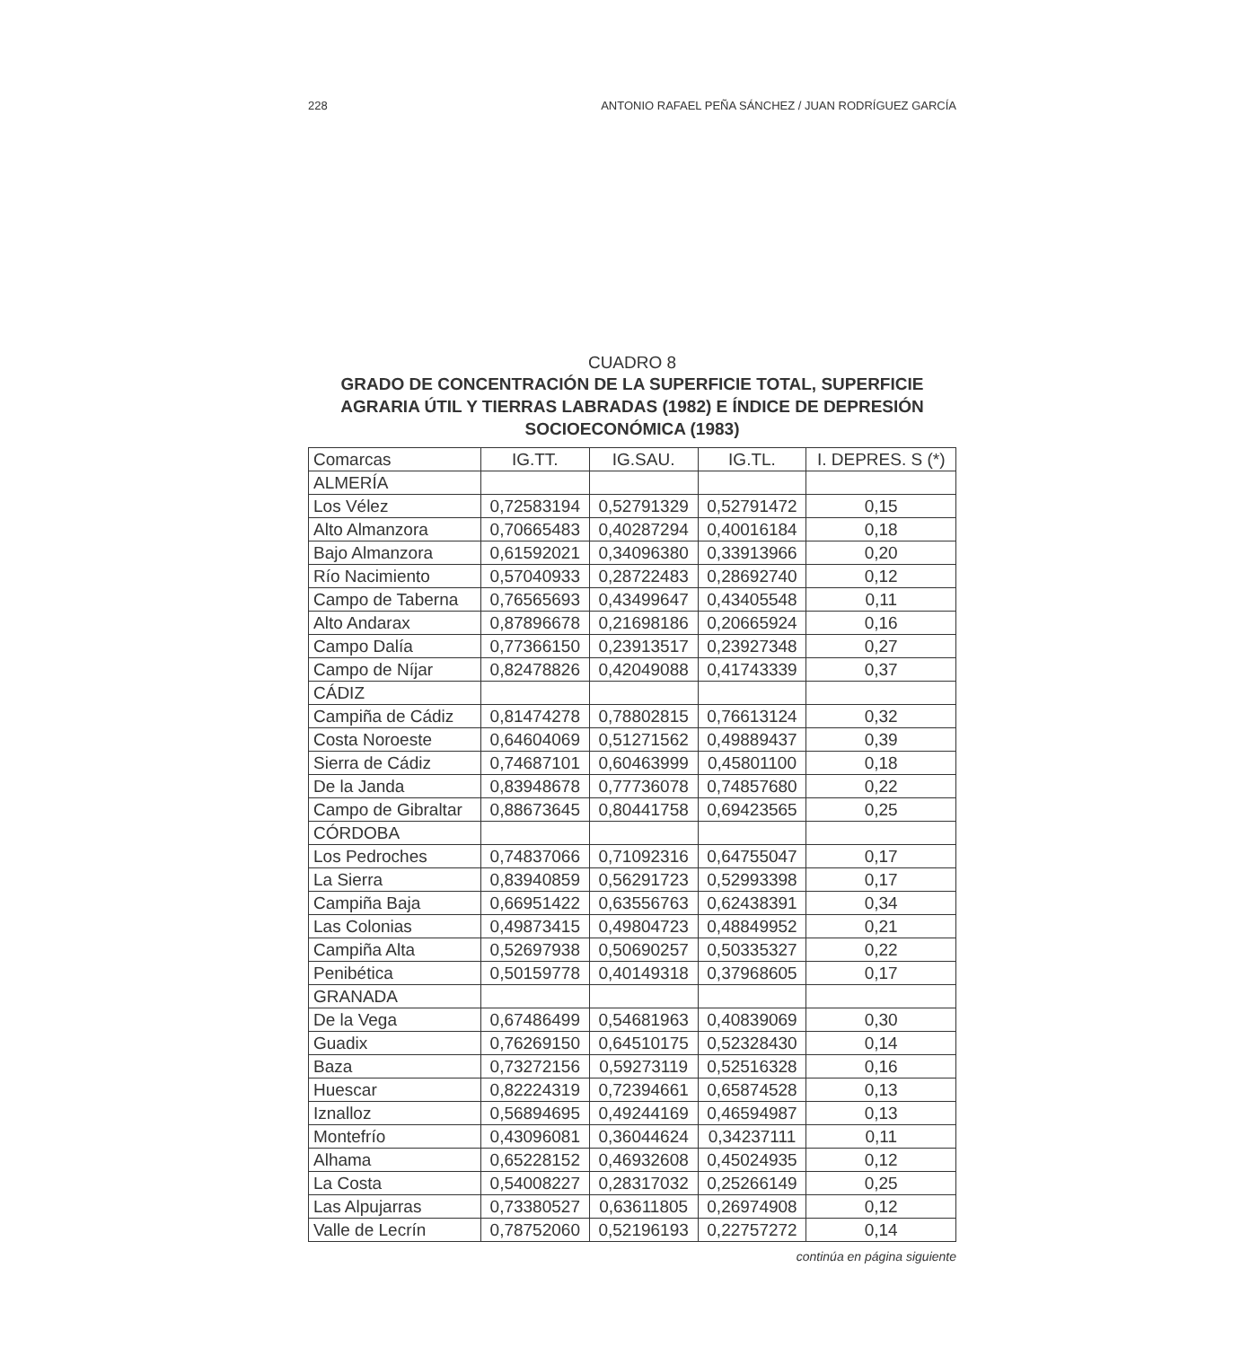228 ANTONIO RAFAEL PEÑA SÁNCHEZ / JUAN RODRÍGUEZ GARCÍA
CUADRO 8
GRADO DE CONCENTRACIÓN DE LA SUPERFICIE TOTAL, SUPERFICIE AGRARIA ÚTIL Y TIERRAS LABRADAS (1982) E ÍNDICE DE DEPRESIÓN SOCIOECONÓMICA (1983)
| Comarcas | IG.TT. | IG.SAU. | IG.TL. | I. DEPRES. S (*) |
| --- | --- | --- | --- | --- |
| ALMERÍA | | | | |
| Los Vélez | 0,72583194 | 0,52791329 | 0,52791472 | 0,15 |
| Alto Almanzora | 0,70665483 | 0,40287294 | 0,40016184 | 0,18 |
| Bajo Almanzora | 0,61592021 | 0,34096380 | 0,33913966 | 0,20 |
| Río Nacimiento | 0,57040933 | 0,28722483 | 0,28692740 | 0,12 |
| Campo de Taberna | 0,76565693 | 0,43499647 | 0,43405548 | 0,11 |
| Alto Andarax | 0,87896678 | 0,21698186 | 0,20665924 | 0,16 |
| Campo Dalía | 0,77366150 | 0,23913517 | 0,23927348 | 0,27 |
| Campo de Níjar | 0,82478826 | 0,42049088 | 0,41743339 | 0,37 |
| CÁDIZ | | | | |
| Campiña de Cádiz | 0,81474278 | 0,78802815 | 0,76613124 | 0,32 |
| Costa Noroeste | 0,64604069 | 0,51271562 | 0,49889437 | 0,39 |
| Sierra de Cádiz | 0,74687101 | 0,60463999 | 0,45801100 | 0,18 |
| De la Janda | 0,83948678 | 0,77736078 | 0,74857680 | 0,22 |
| Campo de Gibraltar | 0,88673645 | 0,80441758 | 0,69423565 | 0,25 |
| CÓRDOBA | | | | |
| Los Pedroches | 0,74837066 | 0,71092316 | 0,64755047 | 0,17 |
| La Sierra | 0,83940859 | 0,56291723 | 0,52993398 | 0,17 |
| Campiña Baja | 0,66951422 | 0,63556763 | 0,62438391 | 0,34 |
| Las Colonias | 0,49873415 | 0,49804723 | 0,48849952 | 0,21 |
| Campiña Alta | 0,52697938 | 0,50690257 | 0,50335327 | 0,22 |
| Penibética | 0,50159778 | 0,40149318 | 0,37968605 | 0,17 |
| GRANADA | | | | |
| De la Vega | 0,67486499 | 0,54681963 | 0,40839069 | 0,30 |
| Guadix | 0,76269150 | 0,64510175 | 0,52328430 | 0,14 |
| Baza | 0,73272156 | 0,59273119 | 0,52516328 | 0,16 |
| Huescar | 0,82224319 | 0,72394661 | 0,65874528 | 0,13 |
| Iznalloz | 0,56894695 | 0,49244169 | 0,46594987 | 0,13 |
| Montefrío | 0,43096081 | 0,36044624 | 0,34237111 | 0,11 |
| Alhama | 0,65228152 | 0,46932608 | 0,45024935 | 0,12 |
| La Costa | 0,54008227 | 0,28317032 | 0,25266149 | 0,25 |
| Las Alpujarras | 0,73380527 | 0,63611805 | 0,26974908 | 0,12 |
| Valle de Lecrín | 0,78752060 | 0,52196193 | 0,22757272 | 0,14 |
continúa en página siguiente